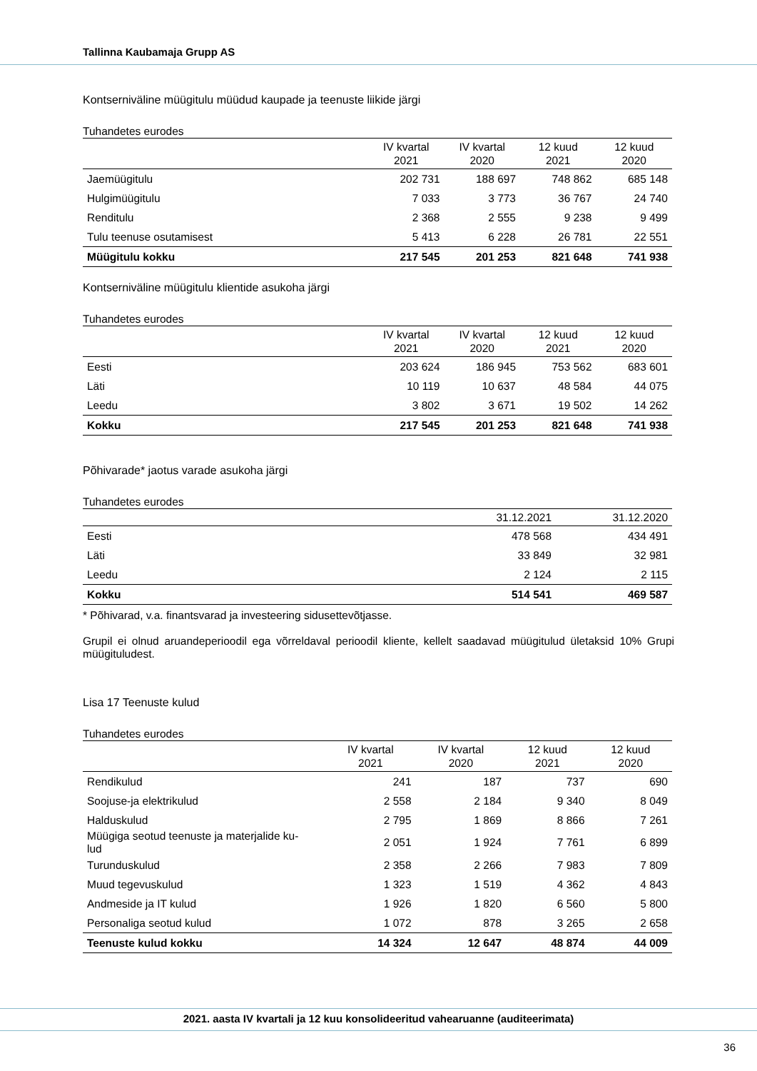Tallinna Kaubamaja Grupp AS
Kontserniväline müügitulu müüdud kaupade ja teenuste liikide järgi
Tuhandetes eurodes
| | IV kvartal 2021 | IV kvartal 2020 | 12 kuud 2021 | 12 kuud 2020 |
| --- | --- | --- | --- | --- |
| Jaemüügitulu | 202 731 | 188 697 | 748 862 | 685 148 |
| Hulgimüügitulu | 7 033 | 3 773 | 36 767 | 24 740 |
| Renditulu | 2 368 | 2 555 | 9 238 | 9 499 |
| Tulu teenuse osutamisest | 5 413 | 6 228 | 26 781 | 22 551 |
| Müügitulu kokku | 217 545 | 201 253 | 821 648 | 741 938 |
Kontserniväline müügitulu klientide asukoha järgi
Tuhandetes eurodes
| | IV kvartal 2021 | IV kvartal 2020 | 12 kuud 2021 | 12 kuud 2020 |
| --- | --- | --- | --- | --- |
| Eesti | 203 624 | 186 945 | 753 562 | 683 601 |
| Läti | 10 119 | 10 637 | 48 584 | 44 075 |
| Leedu | 3 802 | 3 671 | 19 502 | 14 262 |
| Kokku | 217 545 | 201 253 | 821 648 | 741 938 |
Põhivarade* jaotus varade asukoha järgi
Tuhandetes eurodes
| | 31.12.2021 | 31.12.2020 |
| --- | --- | --- |
| Eesti | 478 568 | 434 491 |
| Läti | 33 849 | 32 981 |
| Leedu | 2 124 | 2 115 |
| Kokku | 514 541 | 469 587 |
* Põhivarad, v.a. finantsvarad ja investeering sidusettevõtjasse.
Grupil ei olnud aruandeperioodil ega võrreldaval perioodil kliente, kellelt saadavad müügitulud ületaksid 10% Grupi müügituludest.
Lisa 17 Teenuste kulud
Tuhandetes eurodes
| | IV kvartal 2021 | IV kvartal 2020 | 12 kuud 2021 | 12 kuud 2020 |
| --- | --- | --- | --- | --- |
| Rendikulud | 241 | 187 | 737 | 690 |
| Soojuse-ja elektrikulud | 2 558 | 2 184 | 9 340 | 8 049 |
| Halduskulud | 2 795 | 1 869 | 8 866 | 7 261 |
| Müügiga seotud teenuste ja materjalide ku- lud | 2 051 | 1 924 | 7 761 | 6 899 |
| Turunduskulud | 2 358 | 2 266 | 7 983 | 7 809 |
| Muud tegevuskulud | 1 323 | 1 519 | 4 362 | 4 843 |
| Andmeside ja IT kulud | 1 926 | 1 820 | 6 560 | 5 800 |
| Personaliga seotud kulud | 1 072 | 878 | 3 265 | 2 658 |
| Teenuste kulud kokku | 14 324 | 12 647 | 48 874 | 44 009 |
2021. aasta IV kvartali ja 12 kuu konsolideeritud vahearuanne (auditeerimata)
36